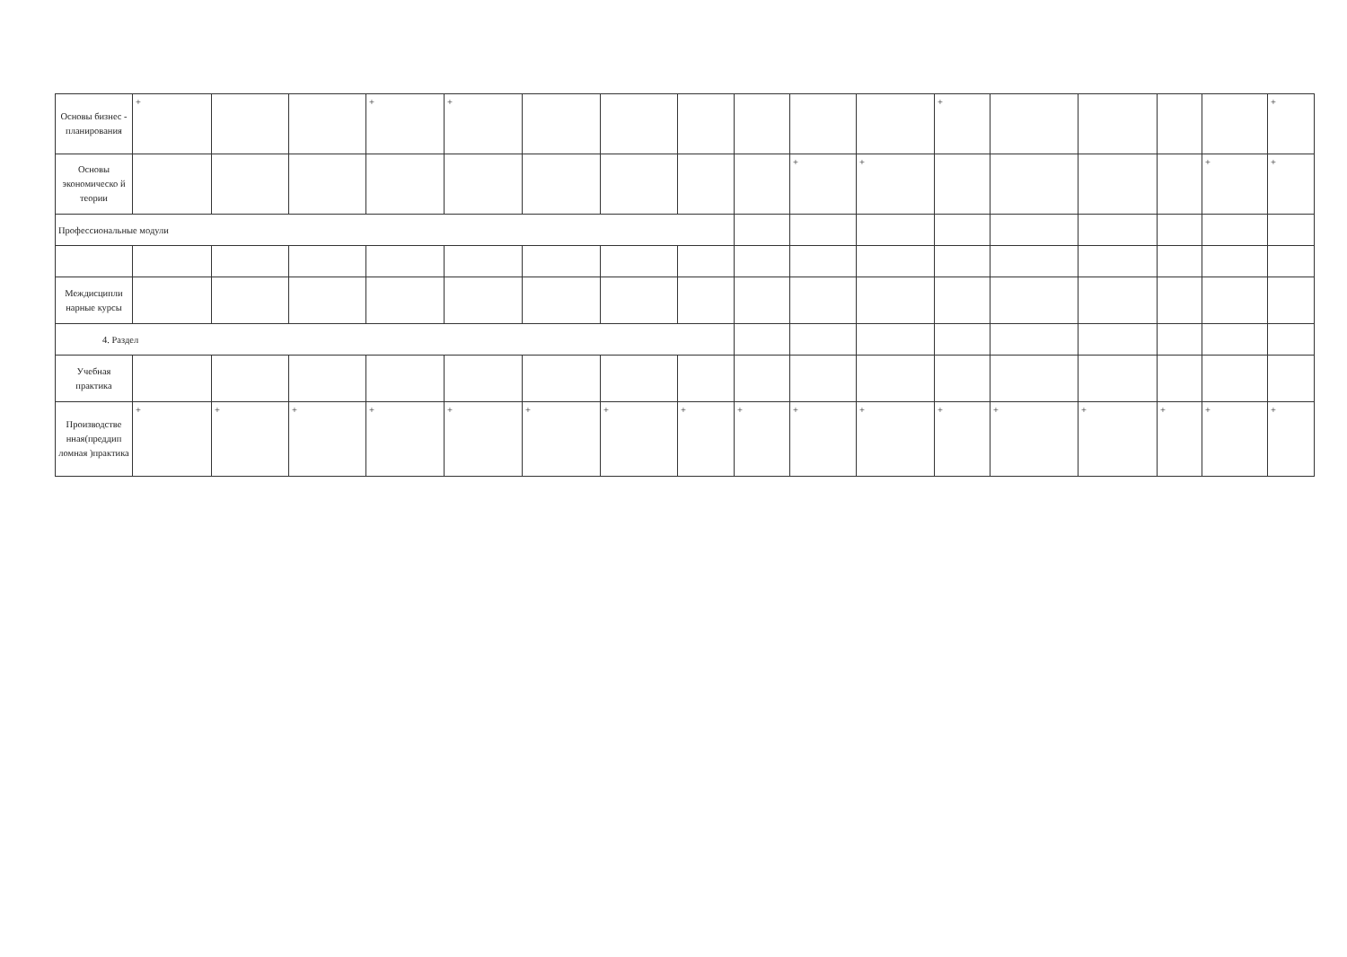| Основы бизнес - планирования | + | | | + | + | | | | | | | + | | | | | + |
| Основы экономическо й теории | | | | | | | | | | + | + | | | | | + | + |
| Профессиональные модули | | | | | | | | | | | | | | | | | |
| Междисципли нарные курсы | | | | | | | | | | | | | | | | | |
| 4. Раздел | | | | | | | | | | | | | | | | | |
| Учебная практика | | | | | | | | | | | | | | | | | |
| Производстве нная(преддип ломная )практика | + | + | + | + | + | + | + | + | + | + | + | + | + | + | + | + | + |